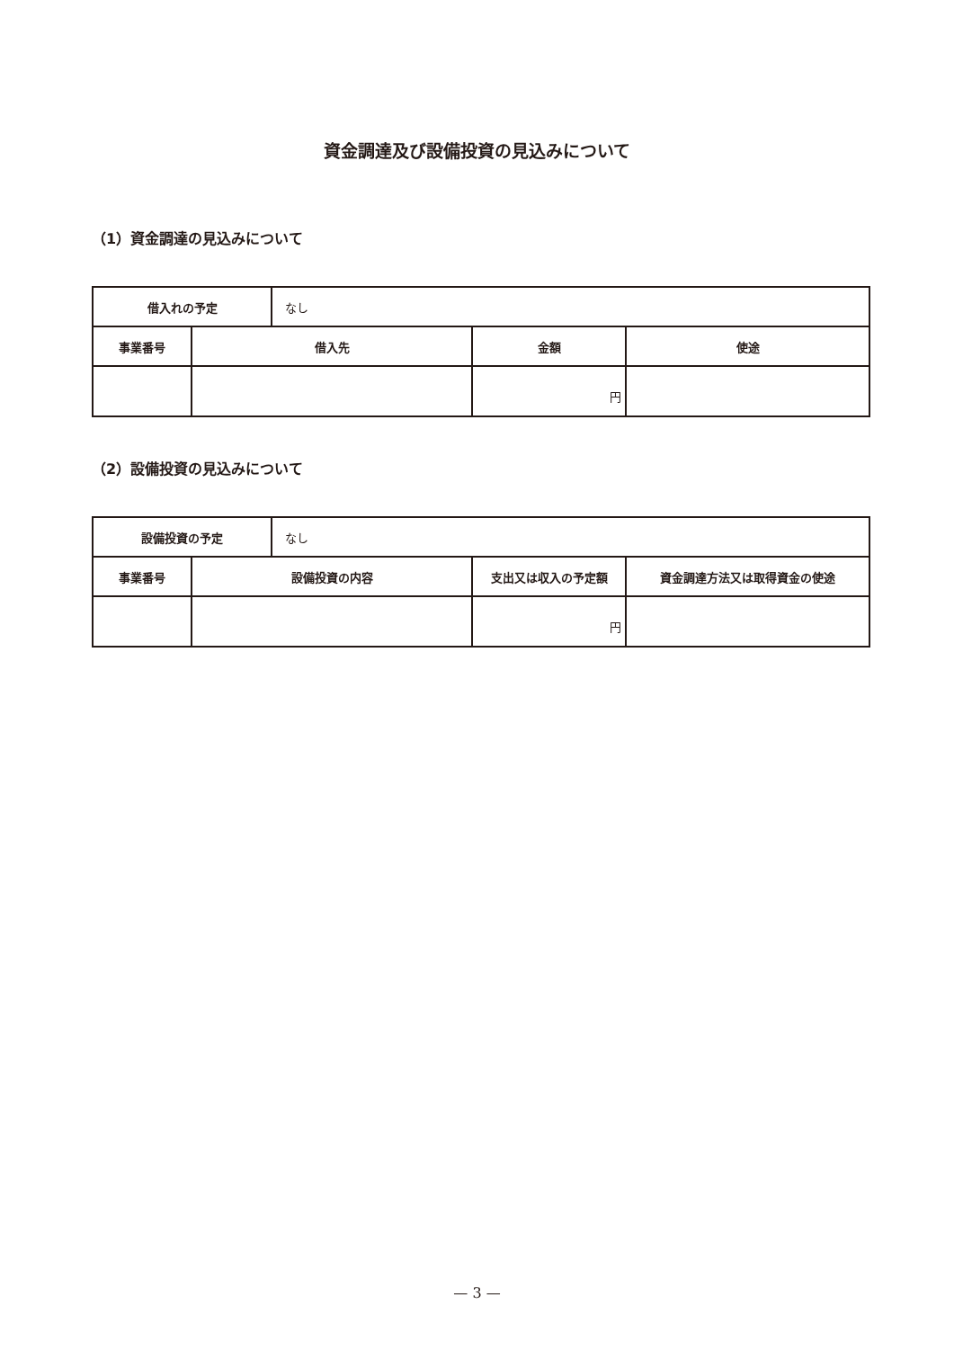資金調達及び設備投資の見込みについて
（1）資金調達の見込みについて
| 借入れの予定 | | なし | | |
| 事業番号 | 借入先 | | 金額 | 使途 |
| | | | 円 | |
（2）設備投資の見込みについて
| 設備投資の予定 | | なし | | |
| 事業番号 | 設備投資の内容 | | 支出又は収入の予定額 | 資金調達方法又は取得資金の使途 |
| | | | 円 | |
— 3 —